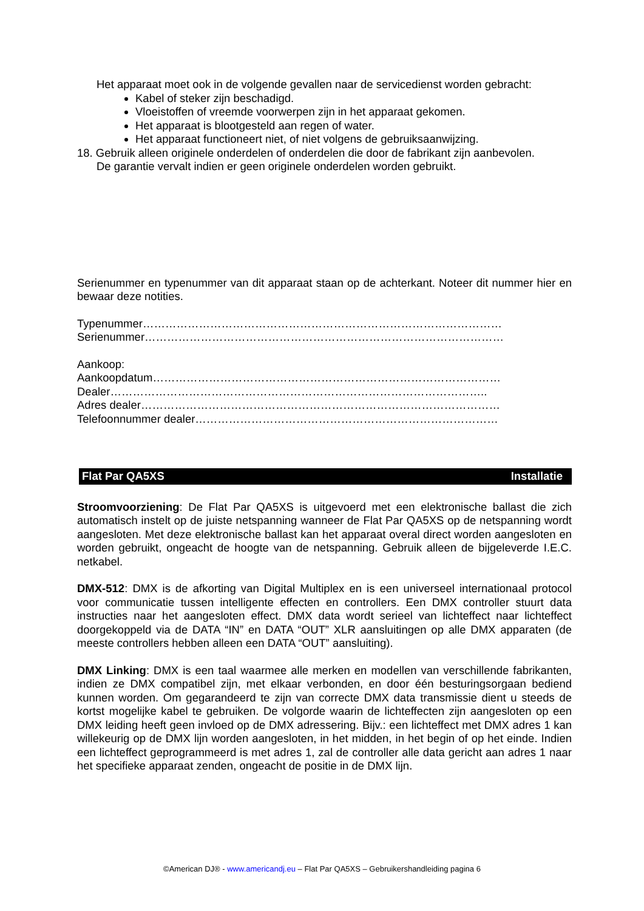Het apparaat moet ook in de volgende gevallen naar de servicedienst worden gebracht:
Kabel of steker zijn beschadigd.
Vloeistoffen of vreemde voorwerpen zijn in het apparaat gekomen.
Het apparaat is blootgesteld aan regen of water.
Het apparaat functioneert niet, of niet volgens de gebruiksaanwijzing.
18. Gebruik alleen originele onderdelen of onderdelen die door de fabrikant zijn aanbevolen.
De garantie vervalt indien er geen originele onderdelen worden gebruikt.
Serienummer en typenummer van dit apparaat staan op de achterkant. Noteer dit nummer hier en bewaar deze notities.
Typenummer……………………………………………………………………………………
Serienummer……………………………………………………………………………………
Aankoop:
Aankoopdatum…………………………………………………………………………………
Dealer………………………………………………………………………………………..
Adres dealer……………………………………………………………………………………
Telefoonnummer dealer………………………………………………………………………
Flat Par QA5XS Installatie
Stroomvoorziening: De Flat Par QA5XS is uitgevoerd met een elektronische ballast die zich automatisch instelt op de juiste netspanning wanneer de Flat Par QA5XS op de netspanning wordt aangesloten. Met deze elektronische ballast kan het apparaat overal direct worden aangesloten en worden gebruikt, ongeacht de hoogte van de netspanning. Gebruik alleen de bijgeleverde I.E.C. netkabel.
DMX-512: DMX is de afkorting van Digital Multiplex en is een universeel internationaal protocol voor communicatie tussen intelligente effecten en controllers. Een DMX controller stuurt data instructies naar het aangesloten effect. DMX data wordt serieel van lichteffect naar lichteffect doorgekoppeld via de DATA “IN” en DATA “OUT” XLR aansluitingen op alle DMX apparaten (de meeste controllers hebben alleen een DATA “OUT” aansluiting).
DMX Linking: DMX is een taal waarmee alle merken en modellen van verschillende fabrikanten, indien ze DMX compatibel zijn, met elkaar verbonden, en door één besturingsorgaan bediend kunnen worden. Om gegarandeerd te zijn van correcte DMX data transmissie dient u steeds de kortst mogelijke kabel te gebruiken. De volgorde waarin de lichteffecten zijn aangesloten op een DMX leiding heeft geen invloed op de DMX adressering. Bijv.: een lichteffect met DMX adres 1 kan willekeurig op de DMX lijn worden aangesloten, in het midden, in het begin of op het einde. Indien een lichteffect geprogrammeerd is met adres 1, zal de controller alle data gericht aan adres 1 naar het specifieke apparaat zenden, ongeacht de positie in de DMX lijn.
©American DJ® - www.americandj.eu – Flat Par QA5XS – Gebruikershandleiding pagina 6